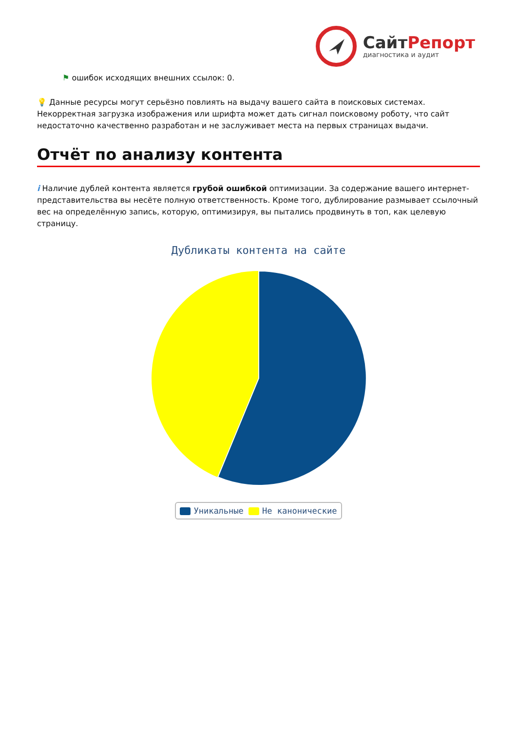СайтРепорт
диагностика и аудит
⚑ ошибок исходящих внешних ссылок: 0.
💡 Данные ресурсы могут серьёзно повлиять на выдачу вашего сайта в поисковых системах. Некорректная загрузка изображения или шрифта может дать сигнал поисковому роботу, что сайт недостаточно качественно разработан и не заслуживает места на первых страницах выдачи.
Отчёт по анализу контента
i Наличие дублей контента является грубой ошибкой оптимизации. За содержание вашего интернет-представительства вы несёте полную ответственность. Кроме того, дублирование размывает ссылочный вес на определённую запись, которую, оптимизируя, вы пытались продвинуть в топ, как целевую страницу.
Дубликаты контента на сайте
Уникальные Не каноническиe